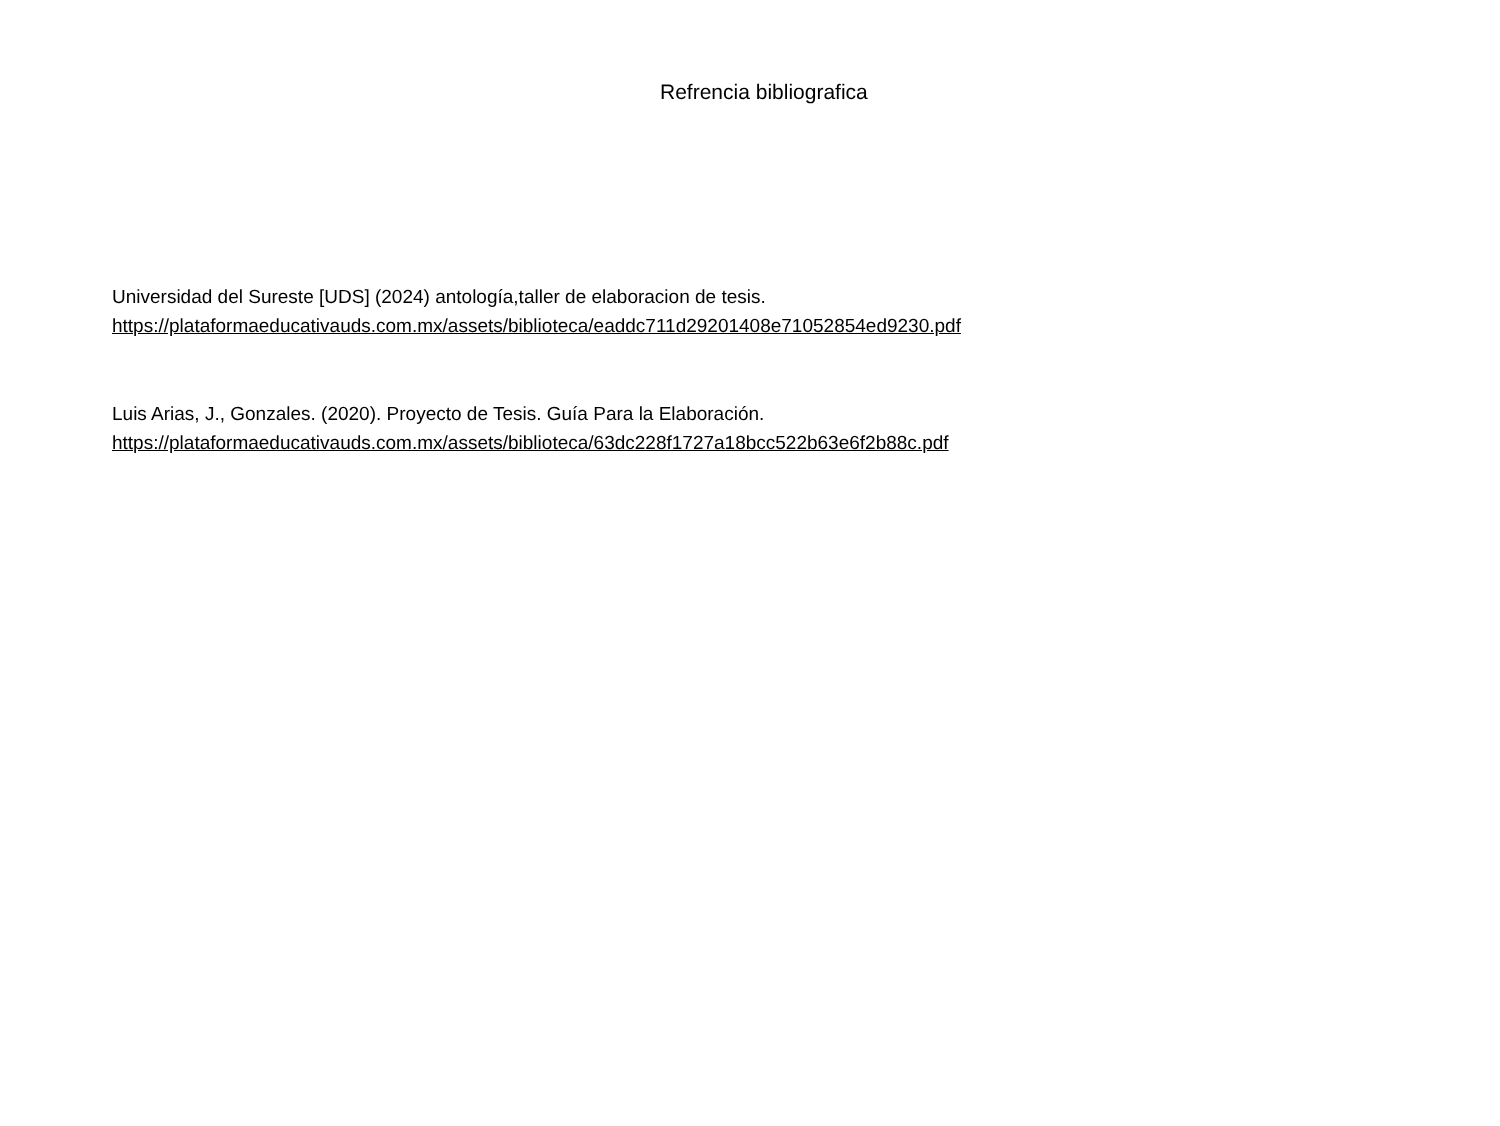Refrencia bibliografica
Universidad del Sureste [UDS] (2024) antología,taller de elaboracion de tesis.
https://plataformaeducativauds.com.mx/assets/biblioteca/eaddc711d29201408e71052854ed9230.pdf
Luis Arias, J., Gonzales. (2020). Proyecto de Tesis. Guía Para la Elaboración.
https://plataformaeducativauds.com.mx/assets/biblioteca/63dc228f1727a18bcc522b63e6f2b88c.pdf